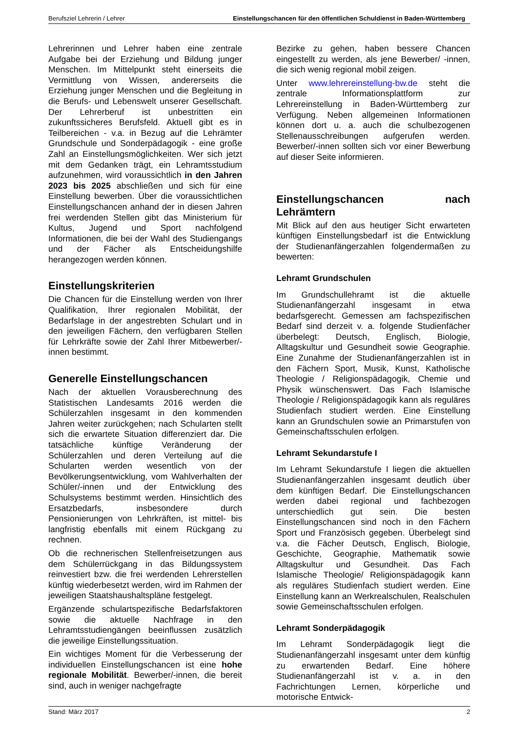Berufsziel Lehrerin / Lehrer Einstellungschancen für den öffentlichen Schuldienst in Baden-Württemberg
Lehrerinnen und Lehrer haben eine zentrale Aufgabe bei der Erziehung und Bildung junger Menschen. Im Mittelpunkt steht einerseits die Vermittlung von Wissen, andererseits die Erziehung junger Menschen und die Begleitung in die Berufs- und Lebenswelt unserer Gesellschaft. Der Lehrerberuf ist unbestritten ein zukunftssicheres Berufsfeld. Aktuell gibt es in Teilbereichen - v.a. in Bezug auf die Lehrämter Grundschule und Sonderpädagogik - eine große Zahl an Einstellungsmöglichkeiten. Wer sich jetzt mit dem Gedanken trägt, ein Lehramtsstudium aufzunehmen, wird voraussichtlich in den Jahren 2023 bis 2025 abschließen und sich für eine Einstellung bewerben. Über die voraussichtlichen Einstellungschancen anhand der in diesen Jahren frei werdenden Stellen gibt das Ministerium für Kultus, Jugend und Sport nachfolgend Informationen, die bei der Wahl des Studiengangs und der Fächer als Entscheidungshilfe herangezogen werden können.
Einstellungskriterien
Die Chancen für die Einstellung werden von Ihrer Qualifikation, Ihrer regionalen Mobilität, der Bedarfslage in der angestrebten Schulart und in den jeweiligen Fächern, den verfügbaren Stellen für Lehrkräfte sowie der Zahl Ihrer Mitbewerber/-innen bestimmt.
Generelle Einstellungschancen
Nach der aktuellen Vorausberechnung des Statistischen Landesamts 2016 werden die Schülerzahlen insgesamt in den kommenden Jahren weiter zurückgehen; nach Schularten stellt sich die erwartete Situation differenziert dar. Die tatsächliche künftige Veränderung der Schülerzahlen und deren Verteilung auf die Schularten werden wesentlich von der Bevölkerungsentwicklung, vom Wahlverhalten der Schüler/-innen und der Entwicklung des Schulsystems bestimmt werden. Hinsichtlich des Ersatzbedarfs, insbesondere durch Pensionierungen von Lehrkräften, ist mittel- bis langfristig ebenfalls mit einem Rückgang zu rechnen.
Ob die rechnerischen Stellenfreisetzungen aus dem Schülerrückgang in das Bildungssystem reinvestiert bzw. die frei werdenden Lehrerstellen künftig wiederbesetzt werden, wird im Rahmen der jeweiligen Staatshaushaltspläne festgelegt.
Ergänzende schulartspezifische Bedarfsfaktoren sowie die aktuelle Nachfrage in den Lehramtsstudiengängen beeinflussen zusätzlich die jeweilige Einstellungssituation.
Ein wichtiges Moment für die Verbesserung der individuellen Einstellungschancen ist eine hohe regionale Mobilität. Bewerber/-innen, die bereit sind, auch in weniger nachgefragte
Bezirke zu gehen, haben bessere Chancen eingestellt zu werden, als jene Bewerber/ -innen, die sich wenig regional mobil zeigen.
Unter www.lehrereinstellung-bw.de steht die zentrale Informationsplattform zur Lehrereinstellung in Baden-Württemberg zur Verfügung. Neben allgemeinen Informationen können dort u. a. auch die schulbezogenen Stellenausschreibungen aufgerufen werden. Bewerber/-innen sollten sich vor einer Bewerbung auf dieser Seite informieren.
Einstellungschancen nach Lehrämtern
Mit Blick auf den aus heutiger Sicht erwarteten künftigen Einstellungsbedarf ist die Entwicklung der Studienanfängerzahlen folgendermaßen zu bewerten:
Lehramt Grundschulen
Im Grundschullehramt ist die aktuelle Studienanfängerzahl insgesamt in etwa bedarfsgerecht. Gemessen am fachspezifischen Bedarf sind derzeit v. a. folgende Studienfächer überbelegt: Deutsch, Englisch, Biologie, Alltagskultur und Gesundheit sowie Geographie. Eine Zunahme der Studienanfängerzahlen ist in den Fächern Sport, Musik, Kunst, Katholische Theologie / Religionspädagogik, Chemie und Physik wünschenswert. Das Fach Islamische Theologie / Religionspädagogik kann als reguläres Studienfach studiert werden. Eine Einstellung kann an Grundschulen sowie an Primarstufen von Gemeinschaftsschulen erfolgen.
Lehramt Sekundarstufe I
Im Lehramt Sekundarstufe I liegen die aktuellen Studienanfängerzahlen insgesamt deutlich über dem künftigen Bedarf. Die Einstellungschancen werden dabei regional und fachbezogen unterschiedlich gut sein. Die besten Einstellungschancen sind noch in den Fächern Sport und Französisch gegeben. Überbelegt sind v.a. die Fächer Deutsch, Englisch, Biologie, Geschichte, Geographie, Mathematik sowie Alltagskultur und Gesundheit. Das Fach Islamische Theologie/ Religionspädagogik kann als reguläres Studienfach studiert werden. Eine Einstellung kann an Werkrealschulen, Realschulen sowie Gemeinschaftsschulen erfolgen.
Lehramt Sonderpädagogik
Im Lehramt Sonderpädagogik liegt die Studienanfängerzahl insgesamt unter dem künftig zu erwartenden Bedarf. Eine höhere Studienanfängerzahl ist v. a. in den Fachrichtungen Lernen, körperliche und motorische Entwick-
Stand: März 2017 2